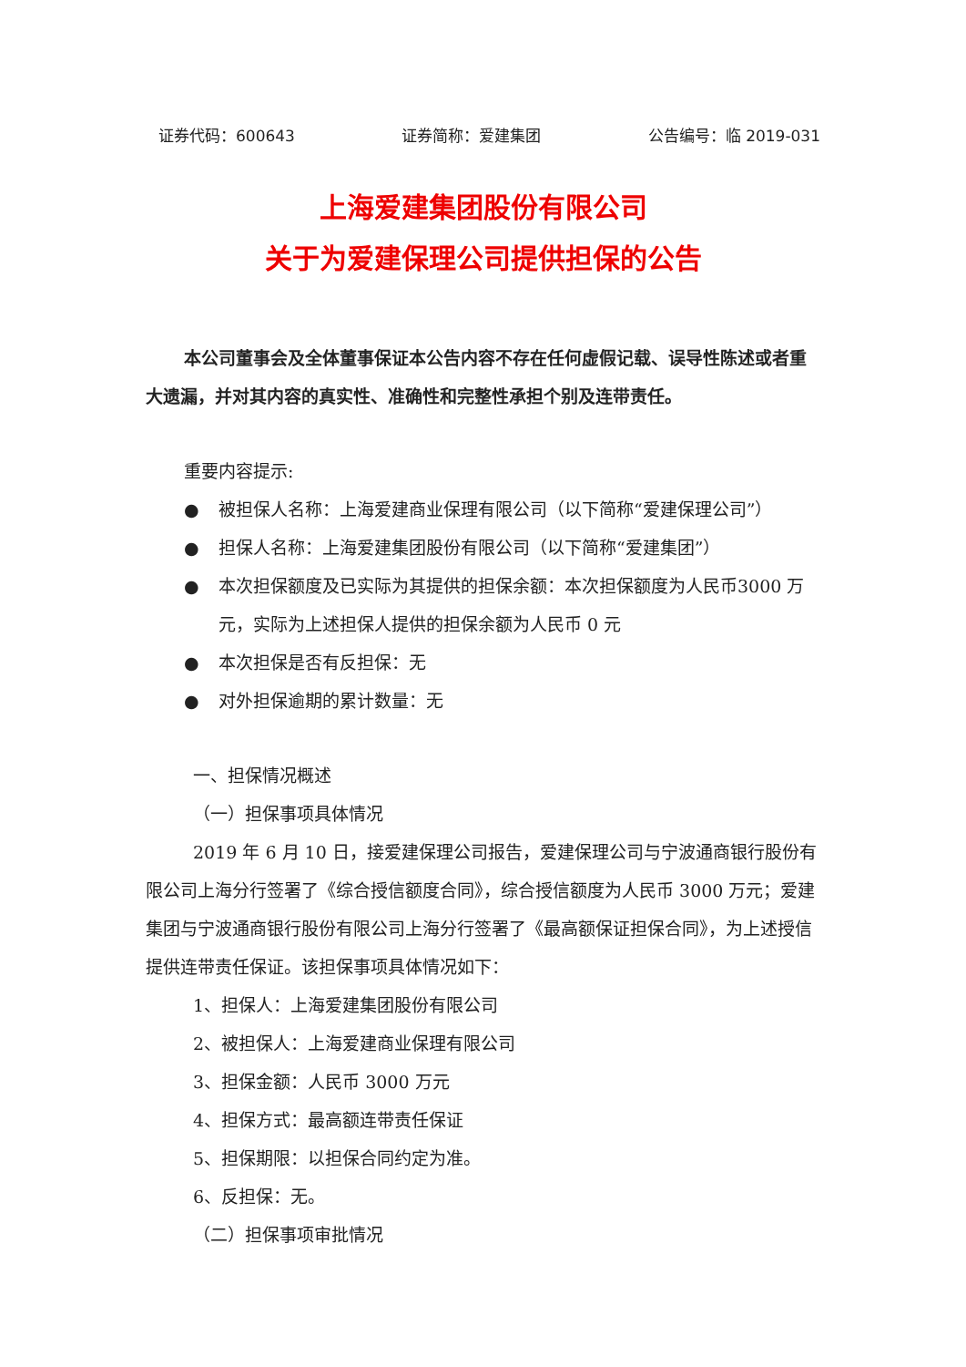证券代码：600643 证券简称：爱建集团 公告编号：临 2019-031
上海爱建集团股份有限公司
关于为爱建保理公司提供担保的公告
本公司董事会及全体董事保证本公告内容不存在任何虚假记载、误导性陈述或者重大遗漏，并对其内容的真实性、准确性和完整性承担个别及连带责任。
重要内容提示:
● 被担保人名称：上海爱建商业保理有限公司（以下简称“爱建保理公司”）
● 担保人名称：上海爱建集团股份有限公司（以下简称“爱建集团”）
● 本次担保额度及已实际为其提供的担保余额：本次担保额度为人民币3000 万元，实际为上述担保人提供的担保余额为人民币 0 元
● 本次担保是否有反担保：无
● 对外担保逾期的累计数量：无
一、担保情况概述
（一）担保事项具体情况
2019 年 6 月 10 日，接爱建保理公司报告，爱建保理公司与宁波通商银行股份有限公司上海分行签署了《综合授信额度合同》，综合授信额度为人民币 3000 万元；爱建集团与宁波通商银行股份有限公司上海分行签署了《最高额保证担保合同》，为上述授信提供连带责任保证。该担保事项具体情况如下：
1、担保人：上海爱建集团股份有限公司
2、被担保人：上海爱建商业保理有限公司
3、担保金额：人民币 3000 万元
4、担保方式：最高额连带责任保证
5、担保期限：以担保合同约定为准。
6、反担保：无。
（二）担保事项审批情况